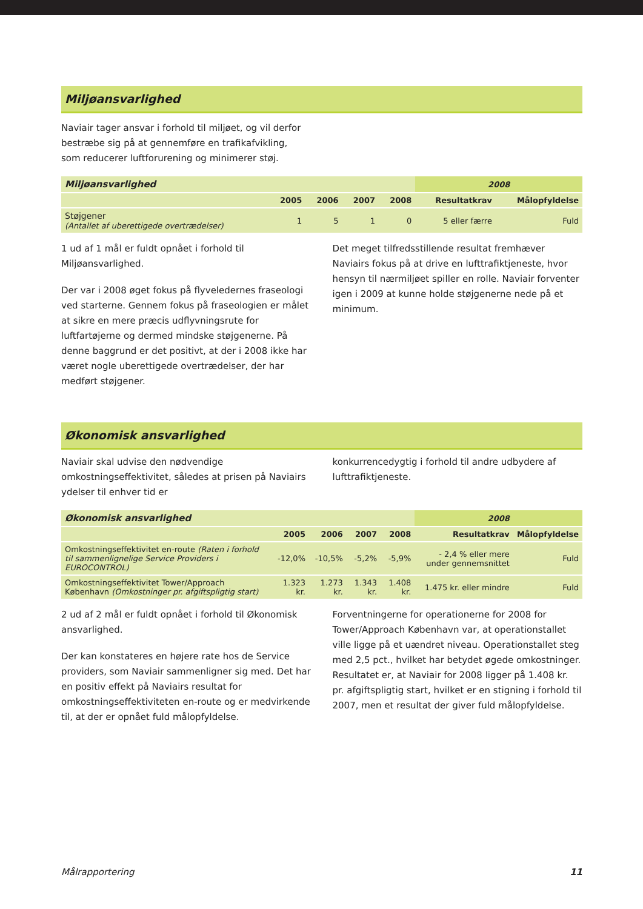Miljøansvarlighed
Naviair tager ansvar i forhold til miljøet, og vil derfor bestræbe sig på at gennemføre en trafikafvikling, som reducerer luftforurening og minimerer støj.
| Miljøansvarlighed | | | | | 2008 | |
| --- | --- | --- | --- | --- | --- | --- |
| | 2005 | 2006 | 2007 | 2008 | Resultatkrav | Målopfyldelse |
| Støjgener (Antallet af uberettigede overtrædelser) | 1 | 5 | 1 | 0 | 5 eller færre | Fuld |
1 ud af 1 mål er fuldt opnået i forhold til Miljøansvarlighed.
Der var i 2008 øget fokus på flyveledernes fraseologi ved starterne. Gennem fokus på fraseologien er målet at sikre en mere præcis udflyvningsrute for luftfartøjerne og dermed mindske støjgenerne. På denne baggrund er det positivt, at der i 2008 ikke har været nogle uberettigede overtrædelser, der har medført støjgener.
Det meget tilfredsstillende resultat fremhæver Naviairs fokus på at drive en lufttrafiktjeneste, hvor hensyn til nærmiljøet spiller en rolle. Naviair forventer igen i 2009 at kunne holde støjgenerne nede på et minimum.
Økonomisk ansvarlighed
Naviair skal udvise den nødvendige omkostningseffektivitet, således at prisen på Naviairs ydelser til enhver tid er
konkurrencedygtig i forhold til andre udbydere af lufttrafiktjeneste.
| Økonomisk ansvarlighed | | | | | 2008 | |
| --- | --- | --- | --- | --- | --- | --- |
| | 2005 | 2006 | 2007 | 2008 | Resultatkrav | Målopfyldelse |
| Omkostningseffektivitet en-route (Raten i forhold til sammenlignelige Service Providers i EUROCONTROL) | -12,0% | -10,5% | -5,2% | -5,9% | - 2,4 % eller mere under gennemsnittet | Fuld |
| Omkostningseffektivitet Tower/Approach København (Omkostninger pr. afgiftspligtig start) | 1.323 kr. | 1.273 kr. | 1.343 kr. | 1.408 kr. | 1.475 kr. eller mindre | Fuld |
2 ud af 2 mål er fuldt opnået i forhold til Økonomisk ansvarlighed.
Der kan konstateres en højere rate hos de Service providers, som Naviair sammenligner sig med. Det har en positiv effekt på Naviairs resultat for omkostningseffektiviteten en-route og er medvirkende til, at der er opnået fuld målopfyldelse.
Forventningerne for operationerne for 2008 for Tower/Approach København var, at operationstallet ville ligge på et uændret niveau. Operationstallet steg med 2,5 pct., hvilket har betydet øgede omkostninger. Resultatet er, at Naviair for 2008 ligger på 1.408 kr. pr. afgiftspligtig start, hvilket er en stigning i forhold til 2007, men et resultat der giver fuld målopfyldelse.
Målrapportering 11